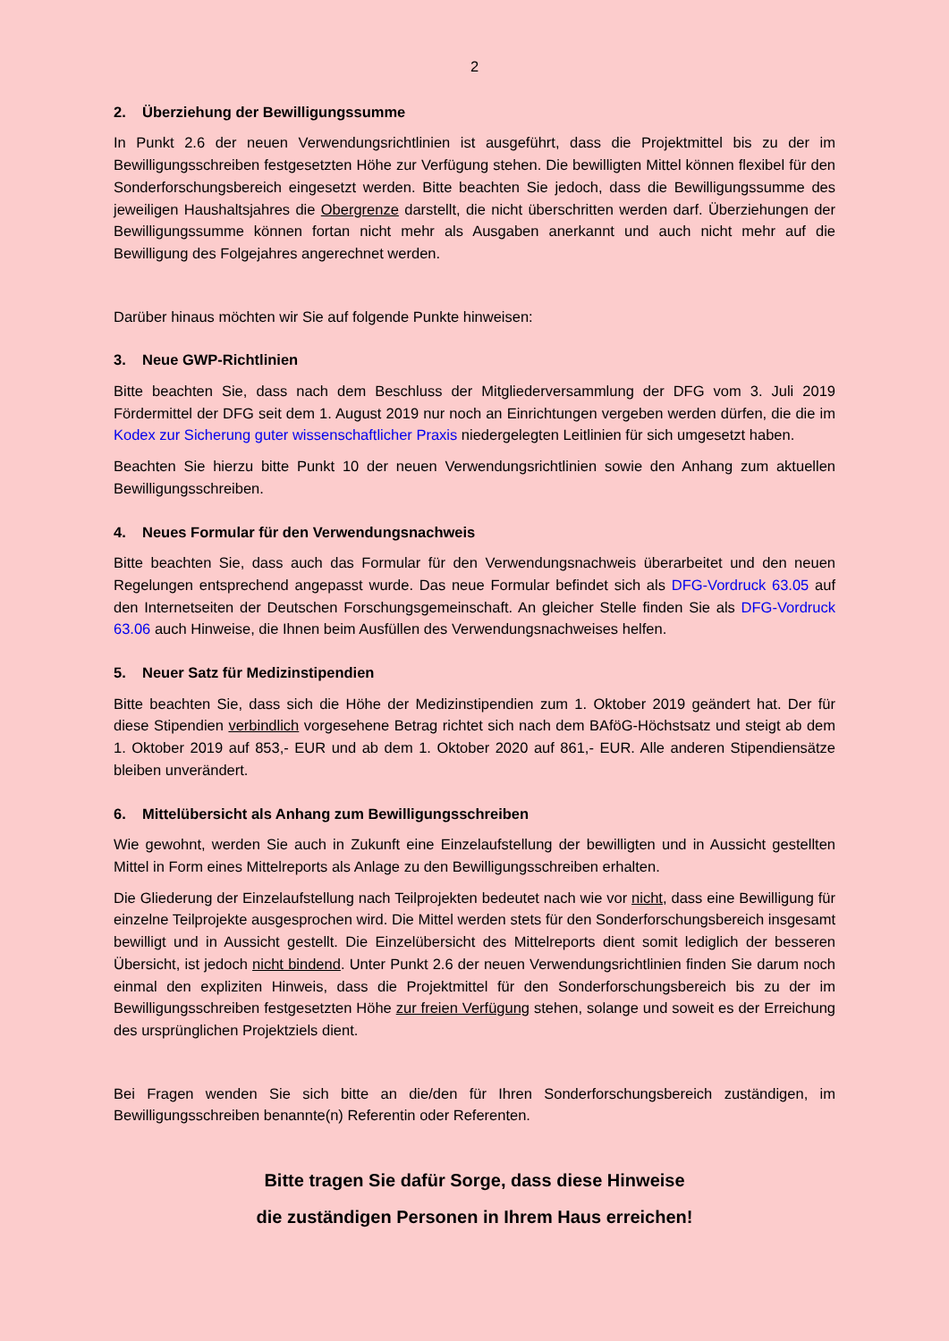2
2. Überziehung der Bewilligungssumme
In Punkt 2.6 der neuen Verwendungsrichtlinien ist ausgeführt, dass die Projektmittel bis zu der im Bewilligungsschreiben festgesetzten Höhe zur Verfügung stehen. Die bewilligten Mittel können flexibel für den Sonderforschungsbereich eingesetzt werden. Bitte beachten Sie jedoch, dass die Bewilligungssumme des jeweiligen Haushaltsjahres die Obergrenze darstellt, die nicht überschritten werden darf. Überziehungen der Bewilligungssumme können fortan nicht mehr als Ausgaben anerkannt und auch nicht mehr auf die Bewilligung des Folgejahres angerechnet werden.
Darüber hinaus möchten wir Sie auf folgende Punkte hinweisen:
3. Neue GWP-Richtlinien
Bitte beachten Sie, dass nach dem Beschluss der Mitgliederversammlung der DFG vom 3. Juli 2019 Fördermittel der DFG seit dem 1. August 2019 nur noch an Einrichtungen vergeben werden dürfen, die die im Kodex zur Sicherung guter wissenschaftlicher Praxis niedergelegten Leitlinien für sich umgesetzt haben.
Beachten Sie hierzu bitte Punkt 10 der neuen Verwendungsrichtlinien sowie den Anhang zum aktuellen Bewilligungsschreiben.
4. Neues Formular für den Verwendungsnachweis
Bitte beachten Sie, dass auch das Formular für den Verwendungsnachweis überarbeitet und den neuen Regelungen entsprechend angepasst wurde. Das neue Formular befindet sich als DFG-Vordruck 63.05 auf den Internetseiten der Deutschen Forschungsgemeinschaft. An gleicher Stelle finden Sie als DFG-Vordruck 63.06 auch Hinweise, die Ihnen beim Ausfüllen des Verwendungsnachweises helfen.
5. Neuer Satz für Medizinstipendien
Bitte beachten Sie, dass sich die Höhe der Medizinstipendien zum 1. Oktober 2019 geändert hat. Der für diese Stipendien verbindlich vorgesehene Betrag richtet sich nach dem BAföG-Höchstsatz und steigt ab dem 1. Oktober 2019 auf 853,- EUR und ab dem 1. Oktober 2020 auf 861,- EUR. Alle anderen Stipendiensätze bleiben unverändert.
6. Mittelübersicht als Anhang zum Bewilligungsschreiben
Wie gewohnt, werden Sie auch in Zukunft eine Einzelaufstellung der bewilligten und in Aussicht gestellten Mittel in Form eines Mittelreports als Anlage zu den Bewilligungsschreiben erhalten.
Die Gliederung der Einzelaufstellung nach Teilprojekten bedeutet nach wie vor nicht, dass eine Bewilligung für einzelne Teilprojekte ausgesprochen wird. Die Mittel werden stets für den Sonderforschungsbereich insgesamt bewilligt und in Aussicht gestellt. Die Einzelübersicht des Mittelreports dient somit lediglich der besseren Übersicht, ist jedoch nicht bindend. Unter Punkt 2.6 der neuen Verwendungsrichtlinien finden Sie darum noch einmal den expliziten Hinweis, dass die Projektmittel für den Sonderforschungsbereich bis zu der im Bewilligungsschreiben festgesetzten Höhe zur freien Verfügung stehen, solange und soweit es der Erreichung des ursprünglichen Projektziels dient.
Bei Fragen wenden Sie sich bitte an die/den für Ihren Sonderforschungsbereich zuständigen, im Bewilligungsschreiben benannte(n) Referentin oder Referenten.
Bitte tragen Sie dafür Sorge, dass diese Hinweise
die zuständigen Personen in Ihrem Haus erreichen!